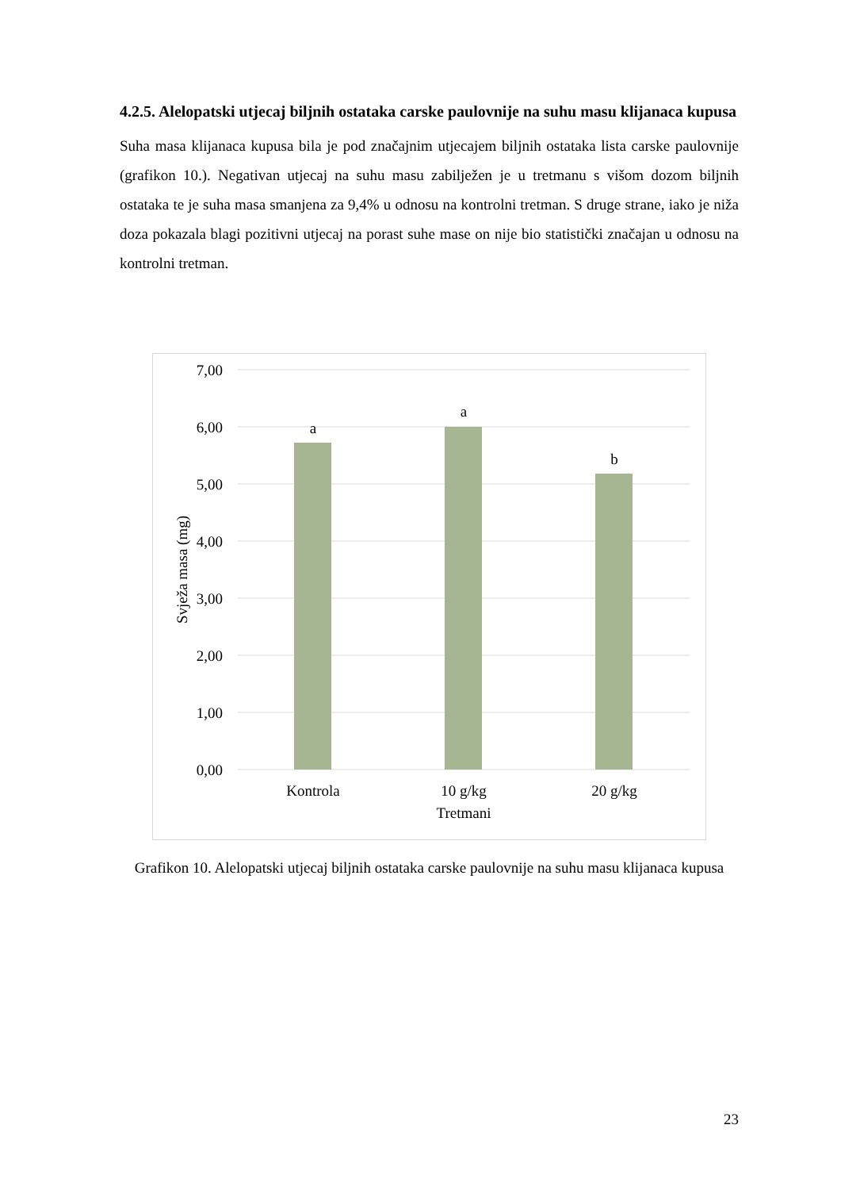4.2.5. Alelopatski utjecaj biljnih ostataka carske paulovnije na suhu masu klijanaca kupusa
Suha masa klijanaca kupusa bila je pod značajnim utjecajem biljnih ostataka lista carske paulovnije (grafikon 10.). Negativan utjecaj na suhu masu zabilježen je u tretmanu s višom dozom biljnih ostataka te je suha masa smanjena za 9,4% u odnosu na kontrolni tretman. S druge strane, iako je niža doza pokazala blagi pozitivni utjecaj na porast suhe mase on nije bio statistički značajan u odnosu na kontrolni tretman.
7,00
6,00
5,00
4,00
3,00
2,00
1,00
0,00
a
a
b
Kontrola
10 g/kg
20 g/kg
Tretmani
Svježa masa (mg)
Grafikon 10. Alelopatski utjecaj biljnih ostataka carske paulovnije na suhu masu klijanaca kupusa
23